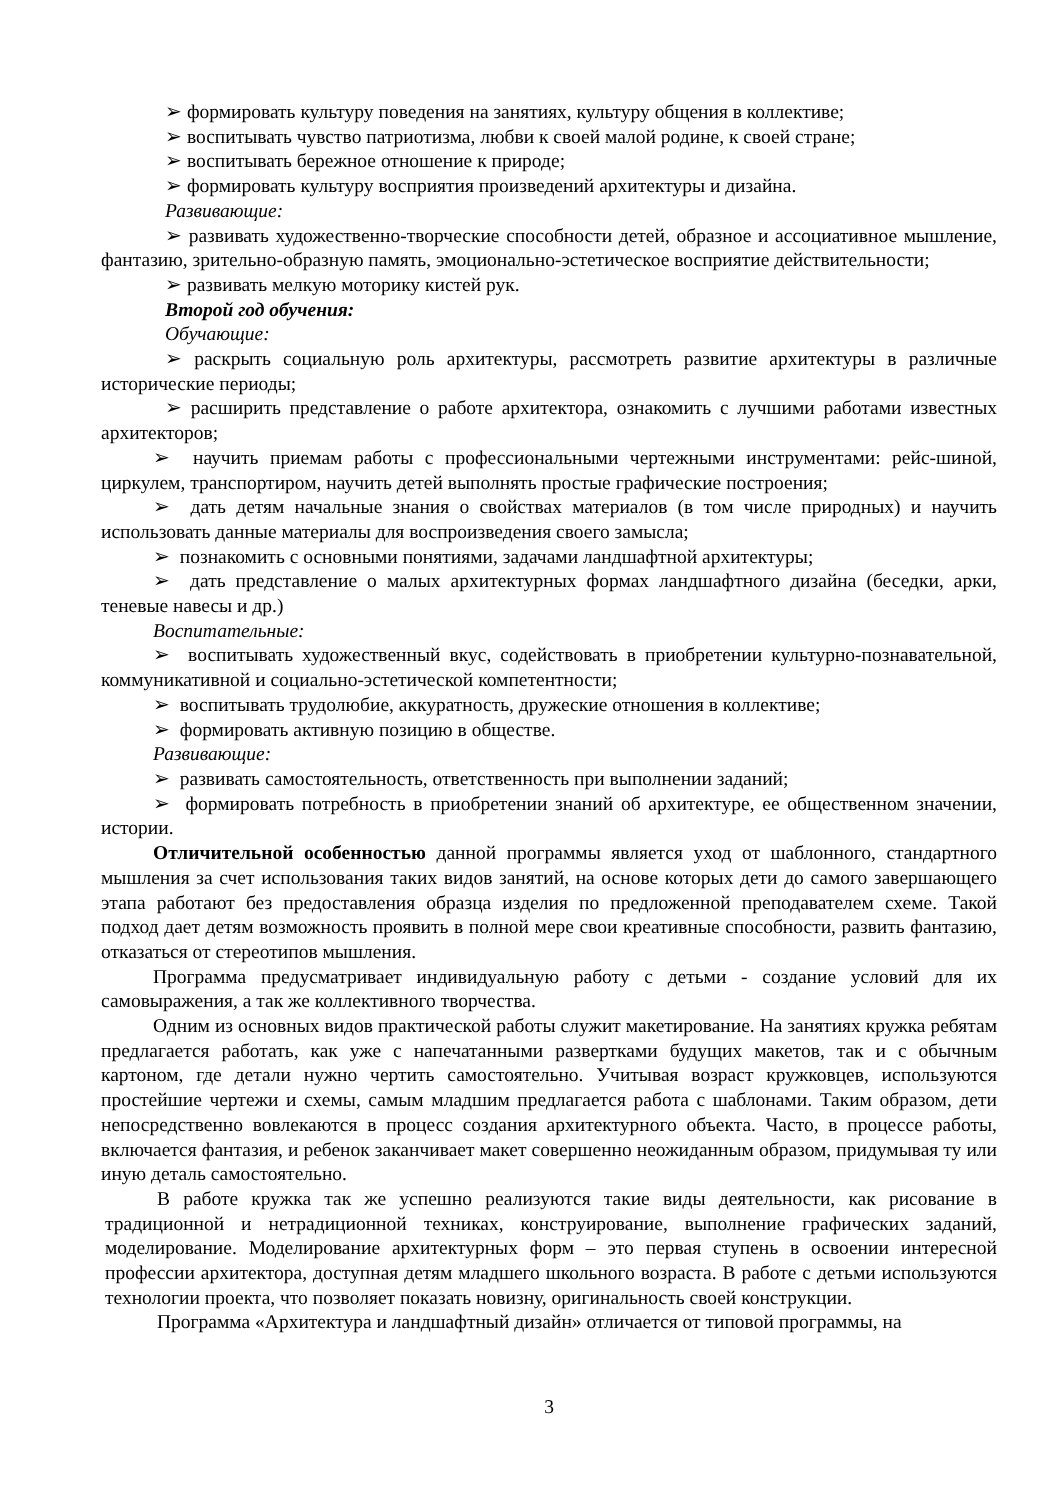➢ формировать культуру поведения на занятиях, культуру общения в коллективе;
➢ воспитывать чувство патриотизма, любви к своей малой родине, к своей стране;
➢ воспитывать бережное отношение к природе;
➢ формировать культуру восприятия произведений архитектуры и дизайна.
Развивающие:
➢ развивать художественно-творческие способности детей, образное и ассоциативное мышление, фантазию, зрительно-образную память, эмоционально-эстетическое восприятие действительности;
➢ развивать мелкую моторику кистей рук.
Второй год обучения:
Обучающие:
➢ раскрыть социальную роль архитектуры, рассмотреть развитие архитектуры в различные исторические периоды;
➢ расширить представление о работе архитектора, ознакомить с лучшими работами известных архитекторов;
➢ научить приемам работы с профессиональными чертежными инструментами: рейс-шиной, циркулем, транспортиром, научить детей выполнять простые графические построения;
➢ дать детям начальные знания о свойствах материалов (в том числе природных) и научить использовать данные материалы для воспроизведения своего замысла;
➢ познакомить с основными понятиями, задачами ландшафтной архитектуры;
➢ дать представление о малых архитектурных формах ландшафтного дизайна (беседки, арки, теневые навесы и др.)
Воспитательные:
➢ воспитывать художественный вкус, содействовать в приобретении культурно-познавательной, коммуникативной и социально-эстетической компетентности;
➢ воспитывать трудолюбие, аккуратность, дружеские отношения в коллективе;
➢ формировать активную позицию в обществе.
Развивающие:
➢ развивать самостоятельность, ответственность при выполнении заданий;
➢ формировать потребность в приобретении знаний об архитектуре, ее общественном значении, истории.
Отличительной особенностью данной программы является уход от шаблонного, стандартного мышления за счет использования таких видов занятий, на основе которых дети до самого завершающего этапа работают без предоставления образца изделия по предложенной преподавателем схеме. Такой подход дает детям возможность проявить в полной мере свои креативные способности, развить фантазию, отказаться от стереотипов мышления.
Программа предусматривает индивидуальную работу с детьми - создание условий для их самовыражения, а так же коллективного творчества.
Одним из основных видов практической работы служит макетирование. На занятиях кружка ребятам предлагается работать, как уже с напечатанными развертками будущих макетов, так и с обычным картоном, где детали нужно чертить самостоятельно. Учитывая возраст кружковцев, используются простейшие чертежи и схемы, самым младшим предлагается работа с шаблонами. Таким образом, дети непосредственно вовлекаются в процесс создания архитектурного объекта. Часто, в процессе работы, включается фантазия, и ребенок заканчивает макет совершенно неожиданным образом, придумывая ту или иную деталь самостоятельно.
В работе кружка так же успешно реализуются такие виды деятельности, как рисование в традиционной и нетрадиционной техниках, конструирование, выполнение графических заданий, моделирование. Моделирование архитектурных форм – это первая ступень в освоении интересной профессии архитектора, доступная детям младшего школьного возраста. В работе с детьми используются технологии проекта, что позволяет показать новизну, оригинальность своей конструкции.
Программа «Архитектура и ландшафтный дизайн» отличается от типовой программы, на
3